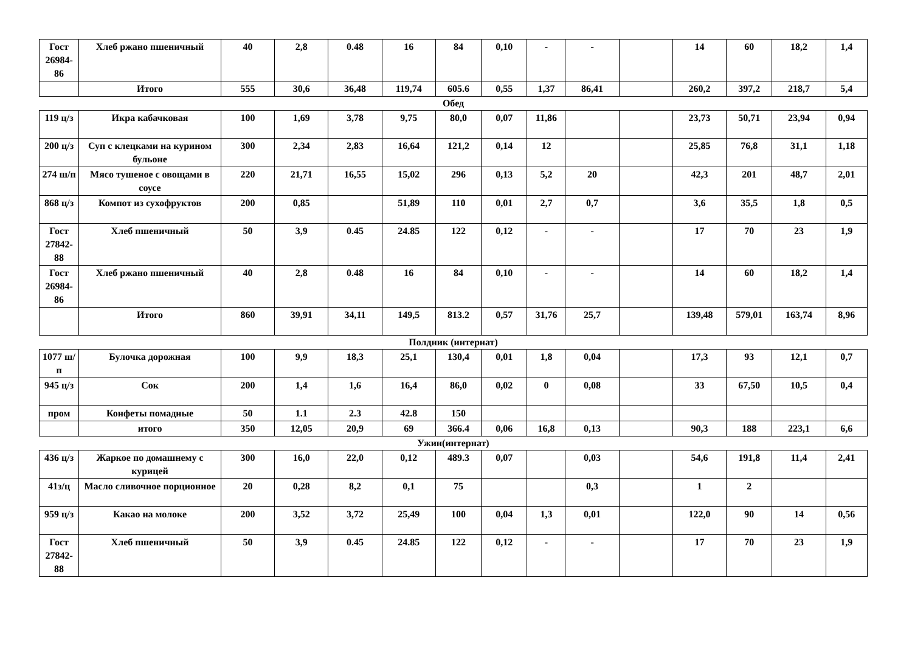| Гост 26984-86 | Хлеб ржано пшеничный | 40 | 2,8 | 0.48 | 16 | 84 | 0,10 | - | - | | 14 | 60 | 18,2 | 1,4 |
| | Итого | 555 | 30,6 | 36,48 | 119,74 | 605.6 | 0,55 | 1,37 | 86,41 | | 260,2 | 397,2 | 218,7 | 5,4 |
Обед
| 119 ц/з | Икра кабачковая | 100 | 1,69 | 3,78 | 9,75 | 80,0 | 0,07 | 11,86 | | | 23,73 | 50,71 | 23,94 | 0,94 |
| 200 ц/з | Суп с клецками на курином бульоне | 300 | 2,34 | 2,83 | 16,64 | 121,2 | 0,14 | 12 | | | 25,85 | 76,8 | 31,1 | 1,18 |
| 274 ш/п | Мясо тушеное с овощами в соусе | 220 | 21,71 | 16,55 | 15,02 | 296 | 0,13 | 5,2 | 20 | | 42,3 | 201 | 48,7 | 2,01 |
| 868 ц/з | Компот из сухофруктов | 200 | 0,85 | | 51,89 | 110 | 0,01 | 2,7 | 0,7 | | 3,6 | 35,5 | 1,8 | 0,5 |
| Гост 27842-88 | Хлеб пшеничный | 50 | 3,9 | 0.45 | 24.85 | 122 | 0,12 | - | - | | 17 | 70 | 23 | 1,9 |
| Гост 26984-86 | Хлеб ржано пшеничный | 40 | 2,8 | 0.48 | 16 | 84 | 0,10 | - | - | | 14 | 60 | 18,2 | 1,4 |
| | Итого | 860 | 39,91 | 34,11 | 149,5 | 813.2 | 0,57 | 31,76 | 25,7 | | 139,48 | 579,01 | 163,74 | 8,96 |
Полдник (интернат)
| 1077 ш/п | Булочка дорожная | 100 | 9,9 | 18,3 | 25,1 | 130,4 | 0,01 | 1,8 | 0,04 | | 17,3 | 93 | 12,1 | 0,7 |
| 945 ц/з | Сок | 200 | 1,4 | 1,6 | 16,4 | 86,0 | 0,02 | 0 | 0,08 | | 33 | 67,50 | 10,5 | 0,4 |
| пром | Конфеты помадные | 50 | 1.1 | 2.3 | 42.8 | 150 | | | | | | | | |
| | итого | 350 | 12,05 | 20,9 | 69 | 366.4 | 0,06 | 16,8 | 0,13 | | 90,3 | 188 | 223,1 | 6,6 |
Ужин(интернат)
| 436 ц/з | Жаркое по домашнему с курицей | 300 | 16,0 | 22,0 | 0,12 | 489.3 | 0,07 | | 0,03 | | 54,6 | 191,8 | 11,4 | 2,41 |
| 41з/ц | Масло сливочное порционное | 20 | 0,28 | 8,2 | 0,1 | 75 | | | 0,3 | | 1 | 2 | | |
| 959 ц/з | Какао на молоке | 200 | 3,52 | 3,72 | 25,49 | 100 | 0,04 | 1,3 | 0,01 | | 122,0 | 90 | 14 | 0,56 |
| Гост 27842-88 | Хлеб пшеничный | 50 | 3,9 | 0.45 | 24.85 | 122 | 0,12 | - | - | | 17 | 70 | 23 | 1,9 |